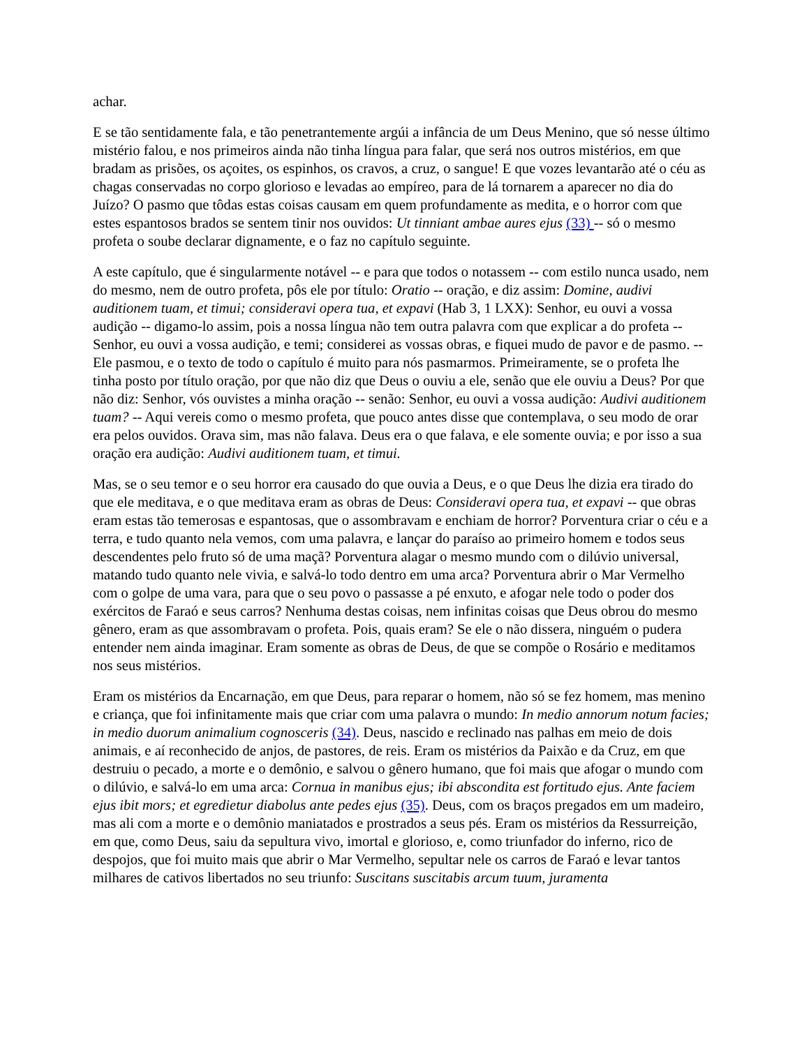achar.
E se tão sentidamente fala, e tão penetrantemente argúi a infância de um Deus Menino, que só nesse último mistério falou, e nos primeiros ainda não tinha língua para falar, que será nos outros mistérios, em que bradam as prisões, os açoites, os espinhos, os cravos, a cruz, o sangue! E que vozes levantarão até o céu as chagas conservadas no corpo glorioso e levadas ao empíreo, para de lá tornarem a aparecer no dia do Juízo? O pasmo que tôdas estas coisas causam em quem profundamente as medita, e o horror com que estes espantosos brados se sentem tinir nos ouvidos: Ut tinniant ambae aures ejus (33) -- só o mesmo profeta o soube declarar dignamente, e o faz no capítulo seguinte.
A este capítulo, que é singularmente notável -- e para que todos o notassem -- com estilo nunca usado, nem do mesmo, nem de outro profeta, pôs ele por título: Oratio -- oração, e diz assim: Domine, audivi auditionem tuam, et timui; consideravi opera tua, et expavi (Hab 3, 1 LXX): Senhor, eu ouvi a vossa audição -- digamo-lo assim, pois a nossa língua não tem outra palavra com que explicar a do profeta -- Senhor, eu ouvi a vossa audição, e temi; considerei as vossas obras, e fiquei mudo de pavor e de pasmo. -- Ele pasmou, e o texto de todo o capítulo é muito para nós pasmarmos. Primeiramente, se o profeta lhe tinha posto por título oração, por que não diz que Deus o ouviu a ele, senão que ele ouviu a Deus? Por que não diz: Senhor, vós ouvistes a minha oração -- senão: Senhor, eu ouvi a vossa audição: Audivi auditionem tuam? -- Aqui vereis como o mesmo profeta, que pouco antes disse que contemplava, o seu modo de orar era pelos ouvidos. Orava sim, mas não falava. Deus era o que falava, e ele somente ouvia; e por isso a sua oração era audição: Audivi auditionem tuam, et timui.
Mas, se o seu temor e o seu horror era causado do que ouvia a Deus, e o que Deus lhe dizia era tirado do que ele meditava, e o que meditava eram as obras de Deus: Consideravi opera tua, et expavi -- que obras eram estas tão temerosas e espantosas, que o assombravam e enchiam de horror? Porventura criar o céu e a terra, e tudo quanto nela vemos, com uma palavra, e lançar do paraíso ao primeiro homem e todos seus descendentes pelo fruto só de uma maçã? Porventura alagar o mesmo mundo com o dilúvio universal, matando tudo quanto nele vivia, e salvá-lo todo dentro em uma arca? Porventura abrir o Mar Vermelho com o golpe de uma vara, para que o seu povo o passasse a pé enxuto, e afogar nele todo o poder dos exércitos de Faraó e seus carros? Nenhuma destas coisas, nem infinitas coisas que Deus obrou do mesmo gênero, eram as que assombravam o profeta. Pois, quais eram? Se ele o não dissera, ninguém o pudera entender nem ainda imaginar. Eram somente as obras de Deus, de que se compõe o Rosário e meditamos nos seus mistérios.
Eram os mistérios da Encarnação, em que Deus, para reparar o homem, não só se fez homem, mas menino e criança, que foi infinitamente mais que criar com uma palavra o mundo: In medio annorum notum facies; in medio duorum animalium cognosceris (34). Deus, nascido e reclinado nas palhas em meio de dois animais, e aí reconhecido de anjos, de pastores, de reis. Eram os mistérios da Paixão e da Cruz, em que destruiu o pecado, a morte e o demônio, e salvou o gênero humano, que foi mais que afogar o mundo com o dilúvio, e salvá-lo em uma arca: Cornua in manibus ejus; ibi abscondita est fortitudo ejus. Ante faciem ejus ibit mors; et egredietur diabolus ante pedes ejus (35). Deus, com os braços pregados em um madeiro, mas ali com a morte e o demônio maniatados e prostrados a seus pés. Eram os mistérios da Ressurreição, em que, como Deus, saiu da sepultura vivo, imortal e glorioso, e, como triunfador do inferno, rico de despojos, que foi muito mais que abrir o Mar Vermelho, sepultar nele os carros de Faraó e levar tantos milhares de cativos libertados no seu triunfo: Suscitans suscitabis arcum tuum, juramenta